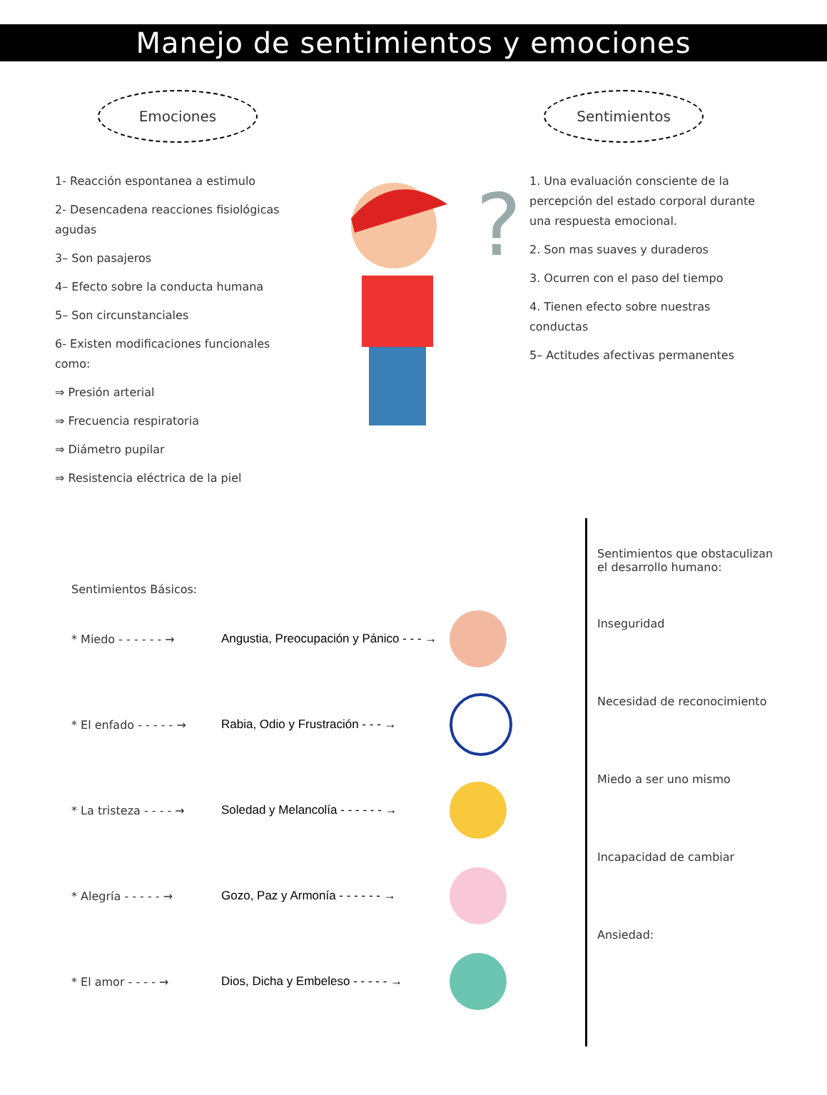Manejo de sentimientos y emociones
Emociones
1- Reacción espontanea a estimulo
2- Desencadena reacciones fisiológicas agudas
3– Son pasajeros
4– Efecto sobre la conducta humana
5– Son circunstanciales
6- Existen modificaciones funcionales como:
⇒ Presión arterial
⇒ Frecuencia respiratoria
⇒ Diámetro pupilar
⇒ Resistencia eléctrica de la piel
?
Sentimientos
1. Una evaluación consciente de la percepción del estado corporal durante una respuesta emocional.
2. Son mas suaves y duraderos
3. Ocurren con el paso del tiempo
4. Tienen efecto sobre nuestras conductas
5– Actitudes afectivas permanentes
Sentimientos Básicos:
* Miedo - - - - - - → Angustia, Preocupación y Pánico - - - →
* El enfado - - - - - → Rabia, Odio y Frustración - - - →
* La tristeza - - - - → Soledad y Melancolía - - - - - - →
* Alegría - - - - - → Gozo, Paz y Armonía - - - - - - →
* El amor - - - - → Dios, Dicha y Embeleso - - - - - →
Sentimientos que obstaculizan el desarrollo humano:
Inseguridad
Necesidad de reconocimiento
Miedo a ser uno mismo
Incapacidad de cambiar
Ansiedad: